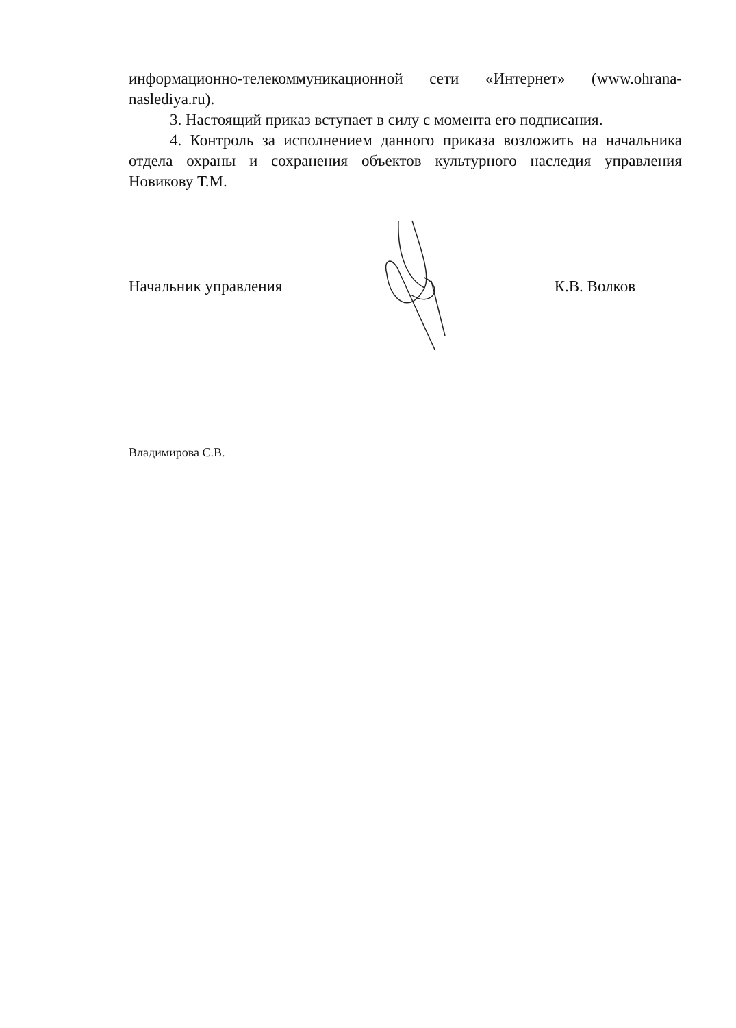информационно-телекоммуникационной сети «Интернет» (www.ohrana-naslediya.ru).
3. Настоящий приказ вступает в силу с момента его подписания.
4. Контроль за исполнением данного приказа возложить на начальника отдела охраны и сохранения объектов культурного наследия управления Новикову Т.М.
Начальник управления К.В. Волков
Владимирова С.В.